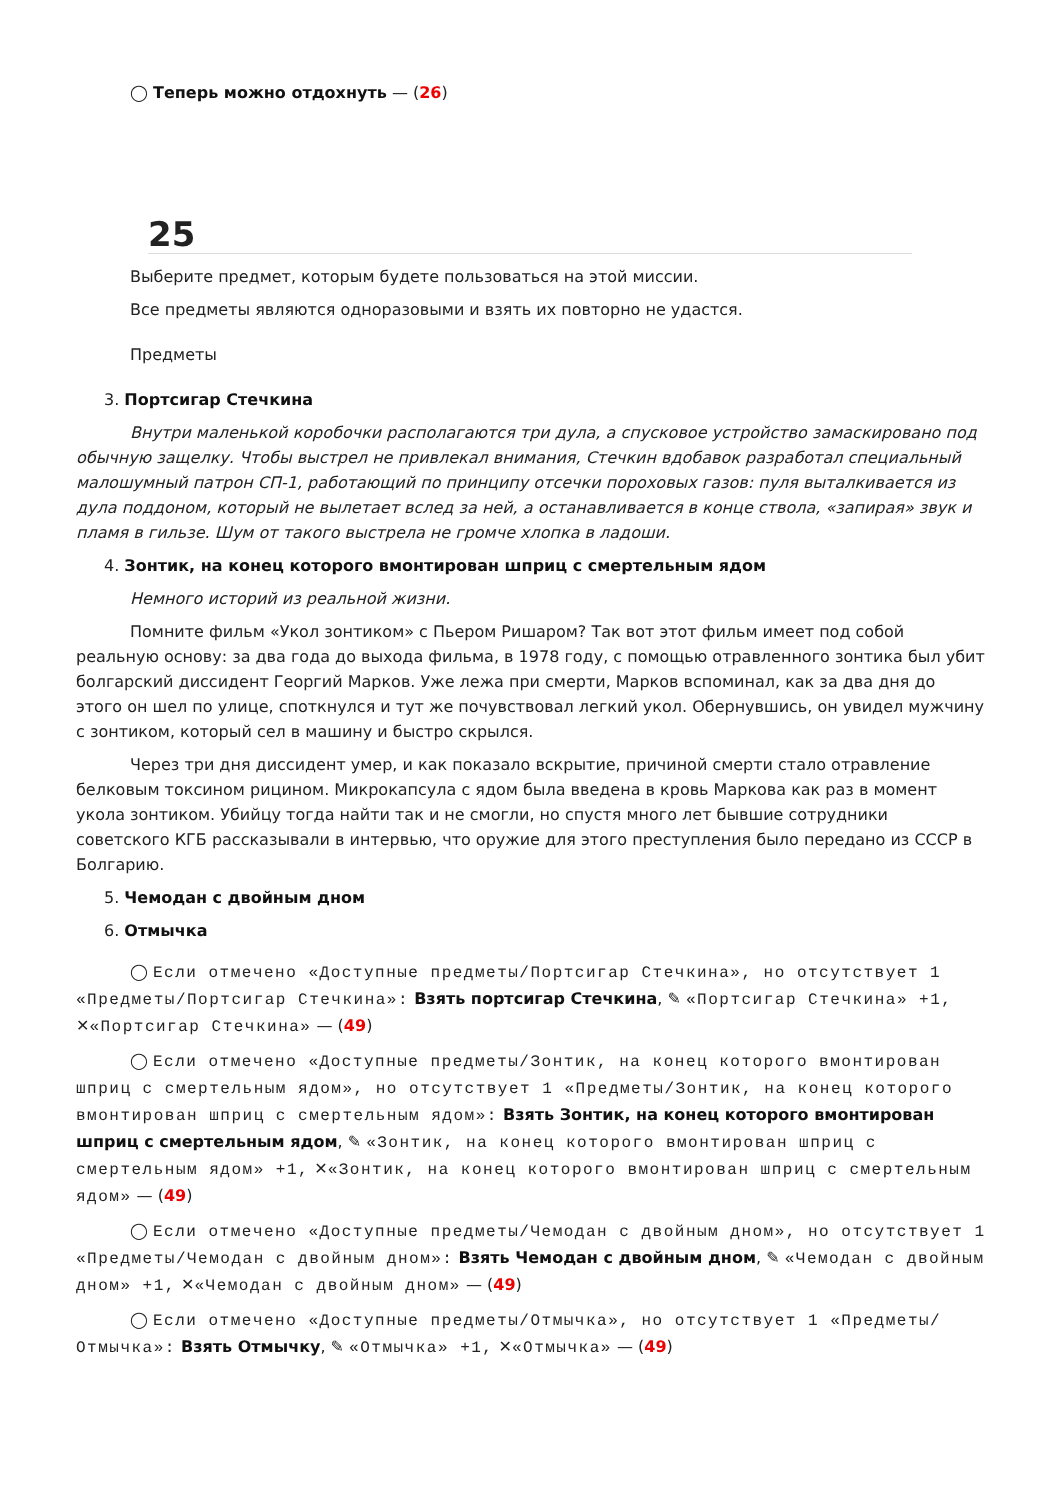◯ Теперь можно отдохнуть — (26)
25
Выберите предмет, которым будете пользоваться на этой миссии.
Все предметы являются одноразовыми и взять их повторно не удастся.
Предметы
3. Портсигар Стечкина
Внутри маленькой коробочки располагаются три дула, а спусковое устройство замаскировано под обычную защелку. Чтобы выстрел не привлекал внимания, Стечкин вдобавок разработал специальный малошумный патрон СП-1, работающий по принципу отсечки пороховых газов: пуля выталкивается из дула поддоном, который не вылетает вслед за ней, а останавливается в конце ствола, «запирая» звук и пламя в гильзе. Шум от такого выстрела не громче хлопка в ладоши.
4. Зонтик, на конец которого вмонтирован шприц с смертельным ядом
Немного историй из реальной жизни.
Помните фильм «Укол зонтиком» с Пьером Ришаром? Так вот этот фильм имеет под собой реальную основу: за два года до выхода фильма, в 1978 году, с помощью отравленного зонтика был убит болгарский диссидент Георгий Марков. Уже лежа при смерти, Марков вспоминал, как за два дня до этого он шел по улице, споткнулся и тут же почувствовал легкий укол. Обернувшись, он увидел мужчину с зонтиком, который сел в машину и быстро скрылся.
Через три дня диссидент умер, и как показало вскрытие, причиной смерти стало отравление белковым токсином рицином. Микрокапсула с ядом была введена в кровь Маркова как раз в момент укола зонтиком. Убийцу тогда найти так и не смогли, но спустя много лет бывшие сотрудники советского КГБ рассказывали в интервью, что оружие для этого преступления было передано из СССР в Болгарию.
5. Чемодан с двойным дном
6. Отмычка
◯ Если отмечено «Доступные предметы/Портсигар Стечкина», но отсутствует 1 «Предметы/Портсигар Стечкина»: Взять портсигар Стечкина, ✎ «Портсигар Стечкина» +1, ✕«Портсигар Стечкина» — (49)
◯ Если отмечено «Доступные предметы/Зонтик, на конец которого вмонтирован шприц с смертельным ядом», но отсутствует 1 «Предметы/Зонтик, на конец которого вмонтирован шприц с смертельным ядом»: Взять Зонтик, на конец которого вмонтирован шприц с смертельным ядом, ✎ «Зонтик, на конец которого вмонтирован шприц с смертельным ядом» +1, ✕«Зонтик, на конец которого вмонтирован шприц с смертельным ядом» — (49)
◯ Если отмечено «Доступные предметы/Чемодан с двойным дном», но отсутствует 1 «Предметы/Чемодан с двойным дном»: Взять Чемодан с двойным дном, ✎ «Чемодан с двойным дном» +1, ✕«Чемодан с двойным дном» — (49)
◯ Если отмечено «Доступные предметы/Отмычка», но отсутствует 1 «Предметы/Отмычка»: Взять Отмычку, ✎ «Отмычка» +1, ✕«Отмычка» — (49)